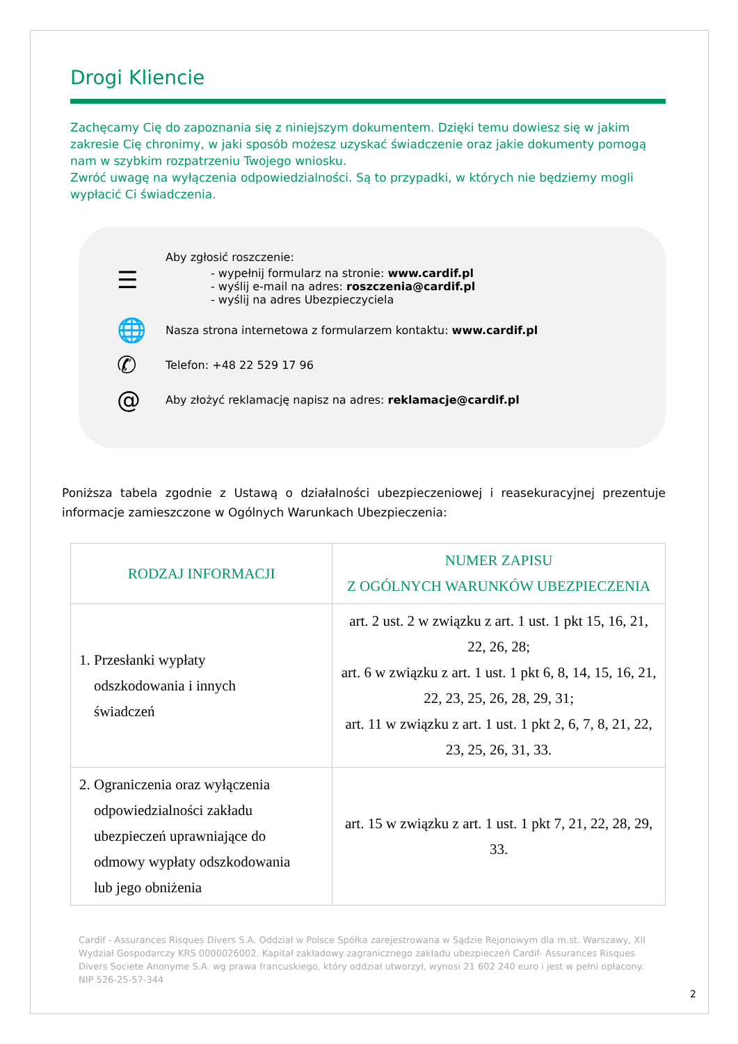Drogi Kliencie
Zachęcamy Cię do zapoznania się z niniejszym dokumentem. Dzięki temu dowiesz się w jakim zakresie Cię chronimy, w jaki sposób możesz uzyskać świadczenie oraz jakie dokumenty pomogą nam w szybkim rozpatrzeniu Twojego wniosku.
Zwróć uwagę na wyłączenia odpowiedzialności. Są to przypadki, w których nie będziemy mogli wypłacić Ci świadczenia.
☰
Aby zgłosić roszczenie:
- wypełnij formularz na stronie: www.cardif.pl
- wyślij e-mail na adres: roszczenia@cardif.pl
- wyślij na adres Ubezpieczyciela
🌐
Nasza strona internetowa z formularzem kontaktu: www.cardif.pl
✆
Telefon: +48 22 529 17 96
@
Aby złożyć reklamację napisz na adres: reklamacje@cardif.pl
Poniższa tabela zgodnie z Ustawą o działalności ubezpieczeniowej i reasekuracyjnej prezentuje informacje zamieszczone w Ogólnych Warunkach Ubezpieczenia:
| RODZAJ INFORMACJI | NUMER ZAPISU Z OGÓLNYCH WARUNKÓW UBEZPIECZENIA |
| --- | --- |
| 1. Przesłanki wypłaty odszkodowania i innych świadczeń | art. 2 ust. 2 w związku z art. 1 ust. 1 pkt 15, 16, 21, 22, 26, 28; art. 6 w związku z art. 1 ust. 1 pkt 6, 8, 14, 15, 16, 21, 22, 23, 25, 26, 28, 29, 31; art. 11 w związku z art. 1 ust. 1 pkt 2, 6, 7, 8, 21, 22, 23, 25, 26, 31, 33. |
| 2. Ograniczenia oraz wyłączenia odpowiedzialności zakładu ubezpieczeń uprawniające do odmowy wypłaty odszkodowania lub jego obniżenia | art. 15 w związku z art. 1 ust. 1 pkt 7, 21, 22, 28, 29, 33. |
Cardif - Assurances Risques Divers S.A. Oddział w Polsce Spółka zarejestrowana w Sądzie Rejonowym dla m.st. Warszawy, XII Wydział Gospodarczy KRS 0000026002. Kapitał zakładowy zagranicznego zakładu ubezpieczeń Cardif- Assurances Risques Divers Societe Anonyme S.A. wg prawa francuskiego, który oddział utworzył, wynosi 21 602 240 euro i jest w pełni opłacony. NIP 526-25-57-344
2